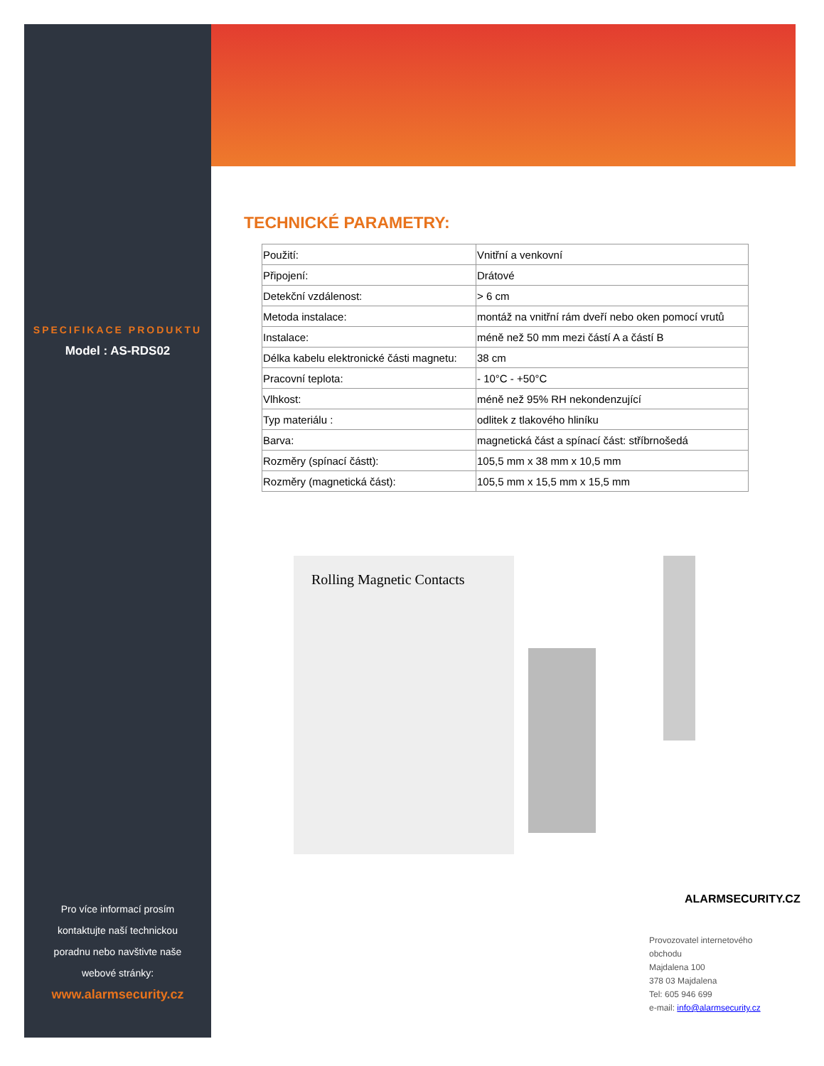SPECIFIKACE PRODUKTU
Model : AS-RDS02
Pro více informací prosím
kontaktujte naší technickou
poradnu nebo navštivte naše
webové stránky:
www.alarmsecurity.cz
TECHNICKÉ PARAMETRY:
| Použití: | Vnitřní a venkovní |
| Připojení: | Drátové |
| Detekční vzdálenost: | > 6 cm |
| Metoda instalace: | montáž na vnitřní rám dveří nebo oken pomocí vrutů |
| Instalace: | méně než 50 mm mezi částí A a částí B |
| Délka kabelu elektronické části magnetu: | 38 cm |
| Pracovní teplota: | - 10°C - +50°C |
| Vlhkost: | méně než 95% RH nekondenzující |
| Typ materiálu : | odlitek z tlakového hliníku |
| Barva: | magnetická část a spínací část: stříbrnošedá |
| Rozměry (spínací částt): | 105,5 mm x 38 mm x 10,5 mm |
| Rozměry (magnetická část): | 105,5 mm x 15,5 mm x 15,5 mm |
Rolling Magnetic Contacts
ALARMSECURITY.CZ
Provozovatel internetového obchodu
Majdalena 100
378 03 Majdalena
Tel: 605 946 699
e-mail: info@alarmsecurity.cz